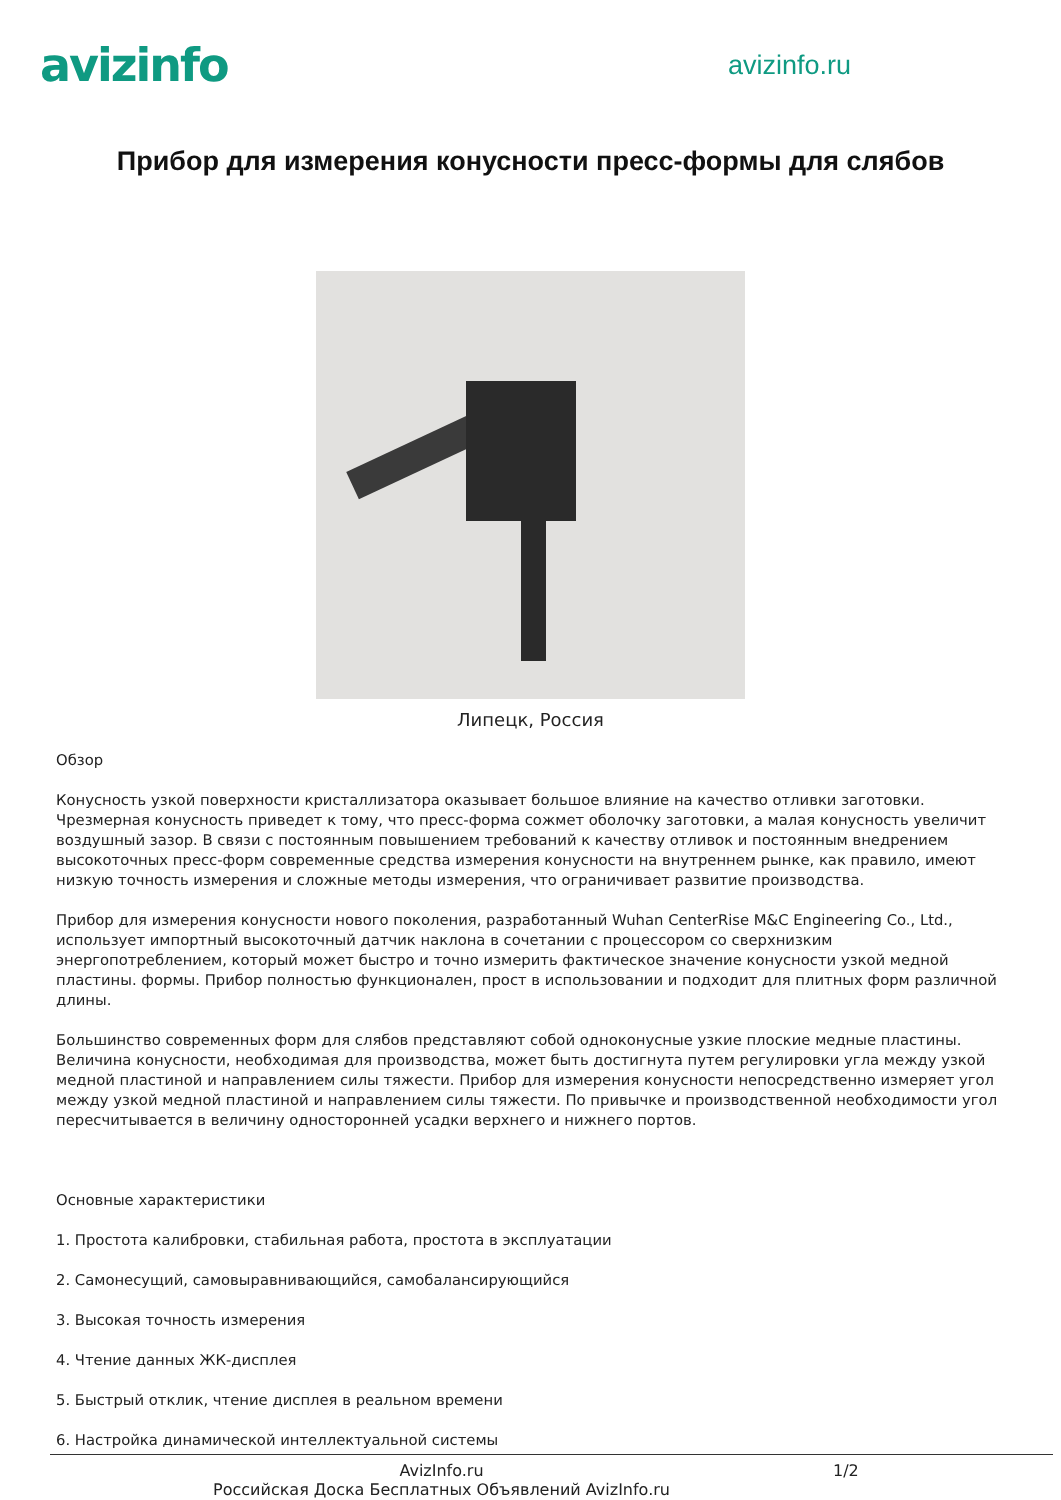avizinfo
avizinfo.ru
Прибор для измерения конусности пресс-формы для слябов
Липецк, Россия
Обзор
Конусность узкой поверхности кристаллизатора оказывает большое влияние на качество отливки заготовки. Чрезмерная конусность приведет к тому, что пресс-форма сожмет оболочку заготовки, а малая конусность увеличит воздушный зазор. В связи с постоянным повышением требований к качеству отливок и постоянным внедрением высокоточных пресс-форм современные средства измерения конусности на внутреннем рынке, как правило, имеют низкую точность измерения и сложные методы измерения, что ограничивает развитие производства.
Прибор для измерения конусности нового поколения, разработанный Wuhan CenterRise M&C Engineering Co., Ltd., использует импортный высокоточный датчик наклона в сочетании с процессором со сверхнизким энергопотреблением, который может быстро и точно измерить фактическое значение конусности узкой медной пластины. формы. Прибор полностью функционален, прост в использовании и подходит для плитных форм различной длины.
Большинство современных форм для слябов представляют собой одноконусные узкие плоские медные пластины. Величина конусности, необходимая для производства, может быть достигнута путем регулировки угла между узкой медной пластиной и направлением силы тяжести. Прибор для измерения конусности непосредственно измеряет угол между узкой медной пластиной и направлением силы тяжести. По привычке и производственной необходимости угол пересчитывается в величину односторонней усадки верхнего и нижнего портов.
Основные характеристики
1. Простота калибровки, стабильная работа, простота в эксплуатации
2. Самонесущий, самовыравнивающийся, самобалансирующийся
3. Высокая точность измерения
4. Чтение данных ЖК-дисплея
5. Быстрый отклик, чтение дисплея в реальном времени
6. Настройка динамической интеллектуальной системы
AvizInfo.ru
Российская Доска Бесплатных Объявлений AvizInfo.ru
1/2